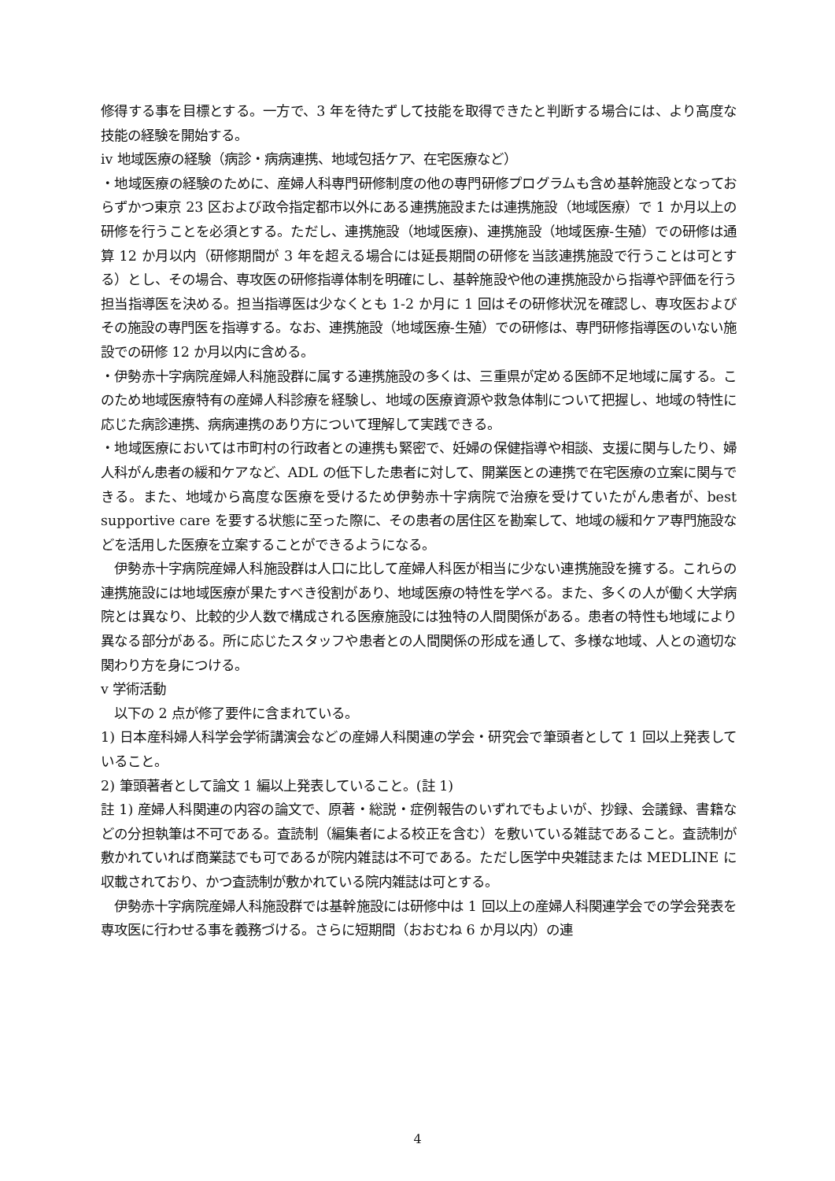修得する事を目標とする。一方で、3 年を待たずして技能を取得できたと判断する場合には、より高度な技能の経験を開始する。
iv 地域医療の経験（病診・病病連携、地域包括ケア、在宅医療など）
・地域医療の経験のために、産婦人科専門研修制度の他の専門研修プログラムも含め基幹施設となっておらずかつ東京 23 区および政令指定都市以外にある連携施設または連携施設（地域医療）で 1 か月以上の研修を行うことを必須とする。ただし、連携施設（地域医療)、連携施設（地域医療-生殖）での研修は通算 12 か月以内（研修期間が 3 年を超える場合には延長期間の研修を当該連携施設で行うことは可とする）とし、その場合、専攻医の研修指導体制を明確にし、基幹施設や他の連携施設から指導や評価を行う担当指導医を決める。担当指導医は少なくとも 1-2 か月に 1 回はその研修状況を確認し、専攻医およびその施設の専門医を指導する。なお、連携施設（地域医療-生殖）での研修は、専門研修指導医のいない施設での研修 12 か月以内に含める。
・伊勢赤十字病院産婦人科施設群に属する連携施設の多くは、三重県が定める医師不足地域に属する。このため地域医療特有の産婦人科診療を経験し、地域の医療資源や救急体制について把握し、地域の特性に応じた病診連携、病病連携のあり方について理解して実践できる。
・地域医療においては市町村の行政者との連携も緊密で、妊婦の保健指導や相談、支援に関与したり、婦人科がん患者の緩和ケアなど、ADL の低下した患者に対して、開業医との連携で在宅医療の立案に関与できる。また、地域から高度な医療を受けるため伊勢赤十字病院で治療を受けていたがん患者が、best supportive care を要する状態に至った際に、その患者の居住区を勘案して、地域の緩和ケア専門施設などを活用した医療を立案することができるようになる。
　伊勢赤十字病院産婦人科施設群は人口に比して産婦人科医が相当に少ない連携施設を擁する。これらの連携施設には地域医療が果たすべき役割があり、地域医療の特性を学べる。また、多くの人が働く大学病院とは異なり、比較的少人数で構成される医療施設には独特の人間関係がある。患者の特性も地域により異なる部分がある。所に応じたスタッフや患者との人間関係の形成を通して、多様な地域、人との適切な関わり方を身につける。
v 学術活動
　以下の 2 点が修了要件に含まれている。
1) 日本産科婦人科学会学術講演会などの産婦人科関連の学会・研究会で筆頭者として 1 回以上発表していること。
2) 筆頭著者として論文 1 編以上発表していること。(註 1)
註 1) 産婦人科関連の内容の論文で、原著・総説・症例報告のいずれでもよいが、抄録、会議録、書籍などの分担執筆は不可である。査読制（編集者による校正を含む）を敷いている雑誌であること。査読制が敷かれていれば商業誌でも可であるが院内雑誌は不可である。ただし医学中央雑誌または MEDLINE に収載されており、かつ査読制が敷かれている院内雑誌は可とする。
　伊勢赤十字病院産婦人科施設群では基幹施設には研修中は 1 回以上の産婦人科関連学会での学会発表を専攻医に行わせる事を義務づける。さらに短期間（おおむね 6 か月以内）の連
4